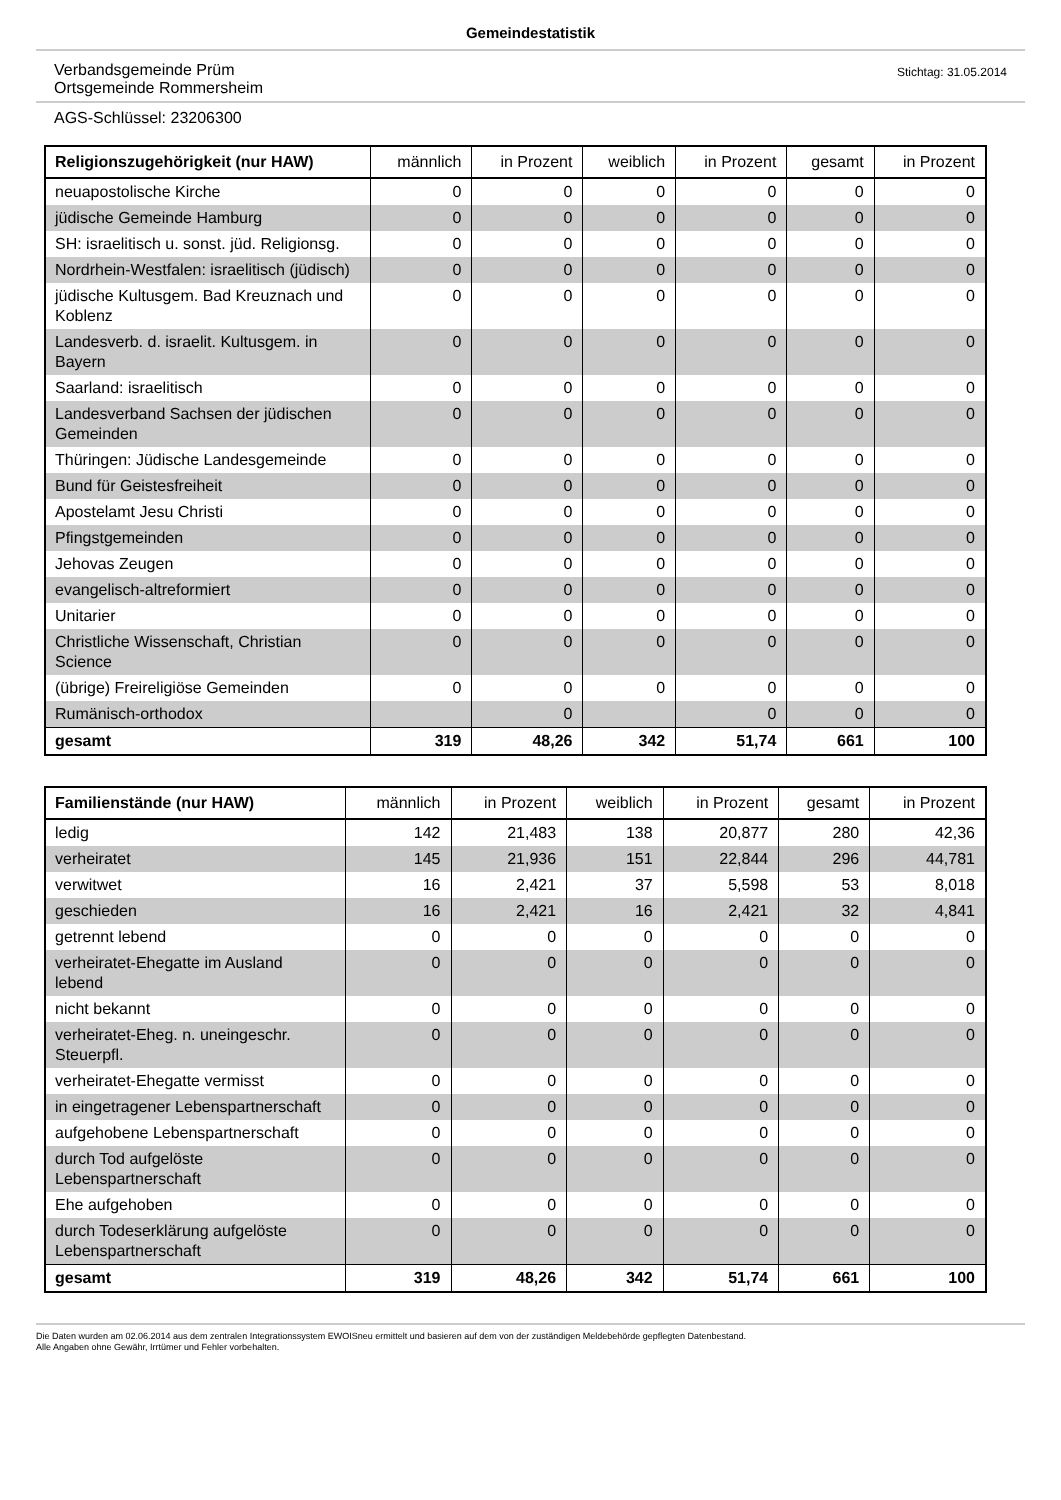Gemeindestatistik
Verbandsgemeinde Prüm
Ortsgemeinde Rommersheim
Stichtag: 31.05.2014
AGS-Schlüssel: 23206300
| Religionszugehörigkeit (nur HAW) | männlich | in Prozent | weiblich | in Prozent | gesamt | in Prozent |
| --- | --- | --- | --- | --- | --- | --- |
| neuapostolische Kirche | 0 | 0 | 0 | 0 | 0 | 0 |
| jüdische Gemeinde Hamburg | 0 | 0 | 0 | 0 | 0 | 0 |
| SH: israelitisch u. sonst. jüd. Religionsg. | 0 | 0 | 0 | 0 | 0 | 0 |
| Nordrhein-Westfalen: israelitisch (jüdisch) | 0 | 0 | 0 | 0 | 0 | 0 |
| jüdische Kultusgem. Bad Kreuznach und Koblenz | 0 | 0 | 0 | 0 | 0 | 0 |
| Landesverb. d. israelit. Kultusgem. in Bayern | 0 | 0 | 0 | 0 | 0 | 0 |
| Saarland: israelitisch | 0 | 0 | 0 | 0 | 0 | 0 |
| Landesverband Sachsen der jüdischen Gemeinden | 0 | 0 | 0 | 0 | 0 | 0 |
| Thüringen: Jüdische Landesgemeinde | 0 | 0 | 0 | 0 | 0 | 0 |
| Bund für Geistesfreiheit | 0 | 0 | 0 | 0 | 0 | 0 |
| Apostelamt Jesu Christi | 0 | 0 | 0 | 0 | 0 | 0 |
| Pfingstgemeinden | 0 | 0 | 0 | 0 | 0 | 0 |
| Jehovas Zeugen | 0 | 0 | 0 | 0 | 0 | 0 |
| evangelisch-altreformiert | 0 | 0 | 0 | 0 | 0 | 0 |
| Unitarier | 0 | 0 | 0 | 0 | 0 | 0 |
| Christliche Wissenschaft, Christian Science | 0 | 0 | 0 | 0 | 0 | 0 |
| (übrige) Freireligiöse Gemeinden | 0 | 0 | 0 | 0 | 0 | 0 |
| Rumänisch-orthodox | | 0 | | 0 | 0 | 0 |
| gesamt | 319 | 48,26 | 342 | 51,74 | 661 | 100 |
| Familienstände (nur HAW) | männlich | in Prozent | weiblich | in Prozent | gesamt | in Prozent |
| --- | --- | --- | --- | --- | --- | --- |
| ledig | 142 | 21,483 | 138 | 20,877 | 280 | 42,36 |
| verheiratet | 145 | 21,936 | 151 | 22,844 | 296 | 44,781 |
| verwitwet | 16 | 2,421 | 37 | 5,598 | 53 | 8,018 |
| geschieden | 16 | 2,421 | 16 | 2,421 | 32 | 4,841 |
| getrennt lebend | 0 | 0 | 0 | 0 | 0 | 0 |
| verheiratet-Ehegatte im Ausland lebend | 0 | 0 | 0 | 0 | 0 | 0 |
| nicht bekannt | 0 | 0 | 0 | 0 | 0 | 0 |
| verheiratet-Eheg. n. uneingeschr. Steuerpfl. | 0 | 0 | 0 | 0 | 0 | 0 |
| verheiratet-Ehegatte vermisst | 0 | 0 | 0 | 0 | 0 | 0 |
| in eingetragener Lebenspartnerschaft | 0 | 0 | 0 | 0 | 0 | 0 |
| aufgehobene Lebenspartnerschaft | 0 | 0 | 0 | 0 | 0 | 0 |
| durch Tod aufgelöste Lebenspartnerschaft | 0 | 0 | 0 | 0 | 0 | 0 |
| Ehe aufgehoben | 0 | 0 | 0 | 0 | 0 | 0 |
| durch Todeserklärung aufgelöste Lebenspartnerschaft | 0 | 0 | 0 | 0 | 0 | 0 |
| gesamt | 319 | 48,26 | 342 | 51,74 | 661 | 100 |
Die Daten wurden am 02.06.2014 aus dem zentralen Integrationssystem EWOISneu ermittelt und basieren auf dem von der zuständigen Meldebehörde gepflegten Datenbestand.
Alle Angaben ohne Gewähr, Irrtümer und Fehler vorbehalten.